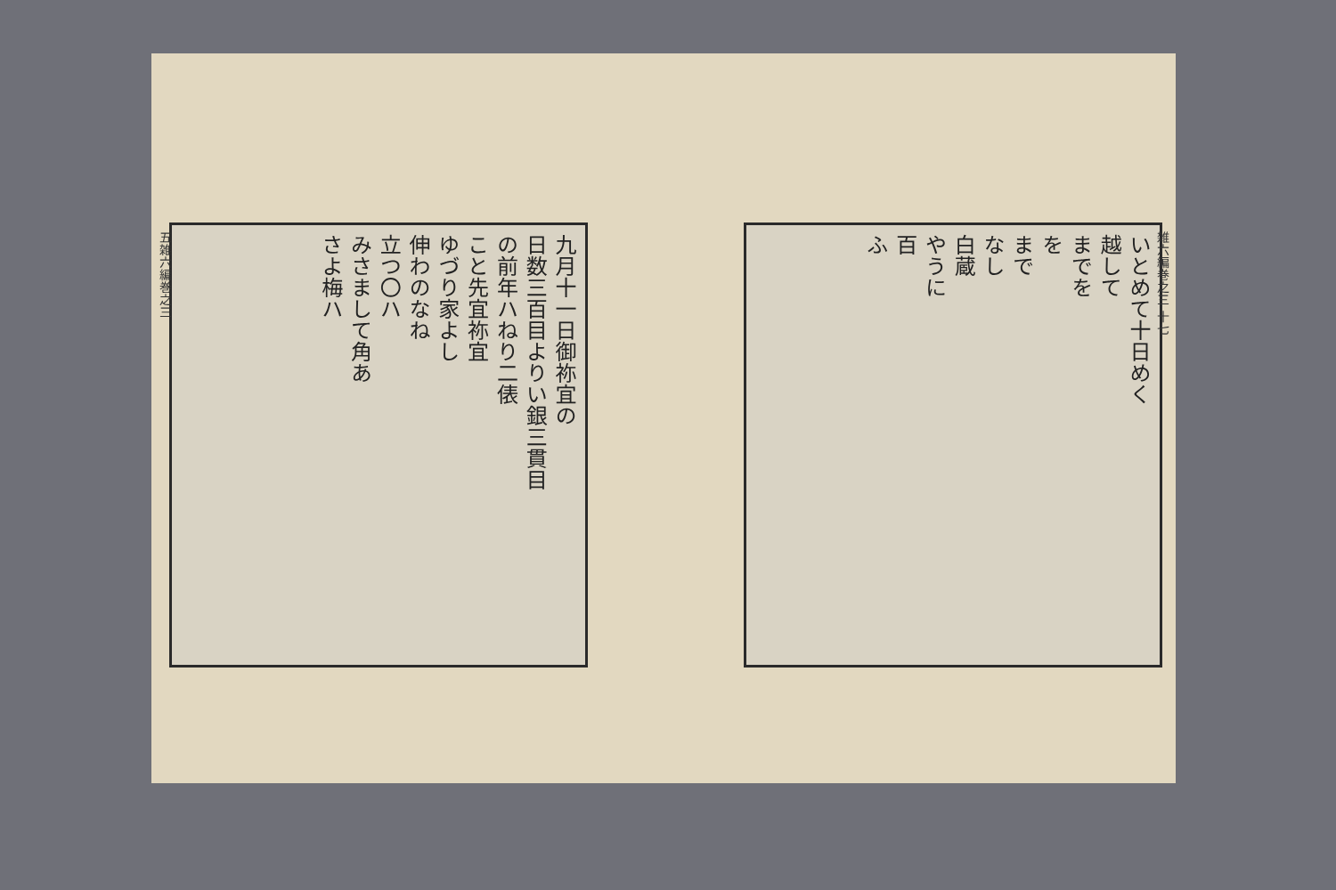九月十一日御祢宜の
日数三百目よりい銀三貫目
の前年ハねり二俵
こと先宜祢宜
ゆづり家よし
伸わのなね
立つ〇ハ
みさまして角あ
さよ梅ハ
五雑六編巻之三
いとめて十日めく
越して
までを
を
まで
なし
白蔵
やうに
百
ふ
雑六編巻之三 十七